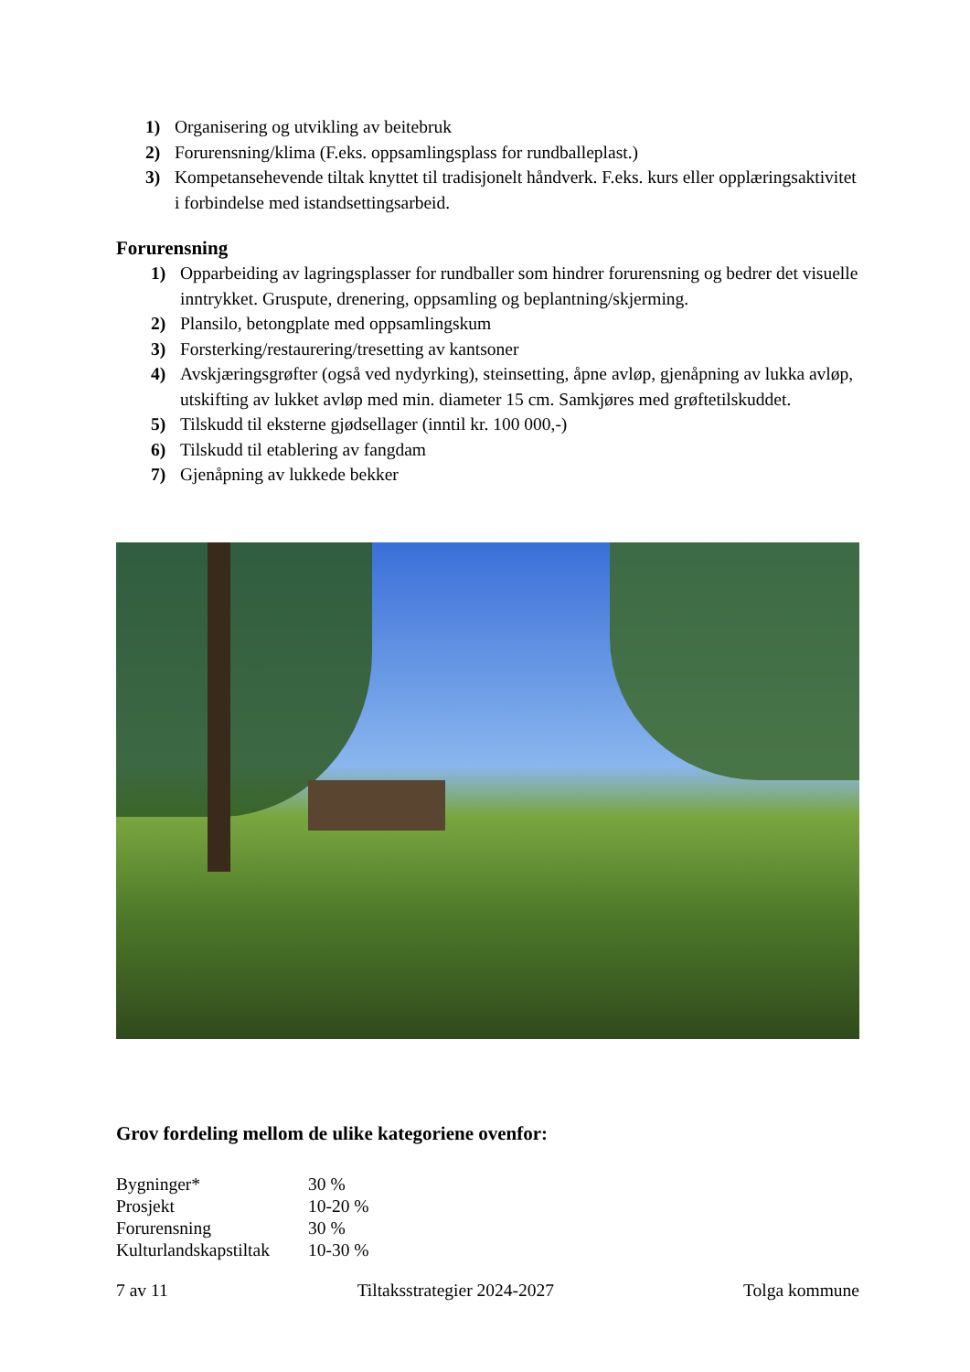1) Organisering og utvikling av beitebruk
2) Forurensning/klima (F.eks. oppsamlingsplass for rundballeplast.)
3) Kompetansehevende tiltak knyttet til tradisjonelt håndverk. F.eks. kurs eller opplæringsaktivitet i forbindelse med istandsettingsarbeid.
Forurensning
1) Opparbeiding av lagringsplasser for rundballer som hindrer forurensning og bedrer det visuelle inntrykket. Gruspute, drenering, oppsamling og beplantning/skjerming.
2) Plansilo, betongplate med oppsamlingskum
3) Forsterking/restaurering/tresetting av kantsoner
4) Avskjæringsgrøfter (også ved nydyrking), steinsetting, åpne avløp, gjenåpning av lukka avløp, utskifting av lukket avløp med min. diameter 15 cm. Samkjøres med grøftetilskuddet.
5) Tilskudd til eksterne gjødsellager (inntil kr. 100 000,-)
6) Tilskudd til etablering av fangdam
7) Gjenåpning av lukkede bekker
Grov fordeling mellom de ulike kategoriene ovenfor:
| Bygninger* | 30 % |
| Prosjekt | 10-20 % |
| Forurensning | 30 % |
| Kulturlandskapstiltak | 10-30 % |
7 av 11 Tiltaksstrategier 2024-2027 Tolga kommune